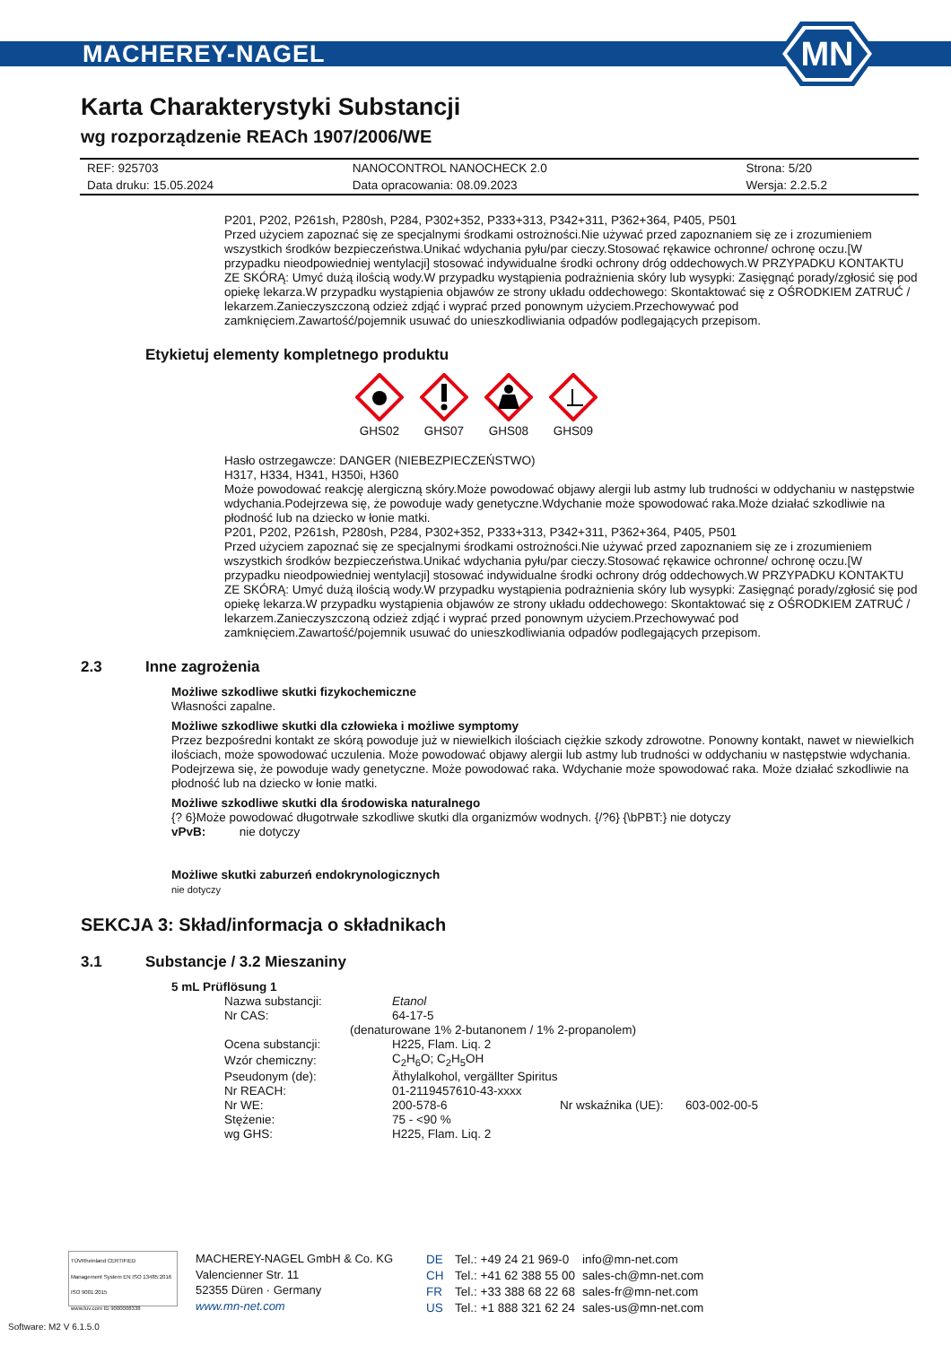MACHEREY-NAGEL
MN
Karta Charakterystyki Substancji
wg rozporządzenie REACh 1907/2006/WE
| REF: 925703 | NANOCONTROL NANOCHECK 2.0 | Strona: 5/20 |
| Data druku: 15.05.2024 | Data opracowania: 08.09.2023 | Wersja: 2.2.5.2 |
P201, P202, P261sh, P280sh, P284, P302+352, P333+313, P342+311, P362+364, P405, P501
Przed użyciem zapoznać się ze specjalnymi środkami ostrożności.Nie używać przed zapoznaniem się ze i zrozumieniem wszystkich środków bezpieczeństwa.Unikać wdychania pyłu/par cieczy.Stosować rękawice ochronne/ ochronę oczu.[W przypadku nieodpowiedniej wentylacji] stosować indywidualne środki ochrony dróg oddechowych.W PRZYPADKU KONTAKTU ZE SKÓRĄ: Umyć dużą ilością wody.W przypadku wystąpienia podrażnienia skóry lub wysypki: Zasięgnąć porady/zgłosić się pod opiekę lekarza.W przypadku wystąpienia objawów ze strony układu oddechowego: Skontaktować się z OŚRODKIEM ZATRUĆ / lekarzem.Zanieczyszczoną odzież zdjąć i wyprać przed ponownym użyciem.Przechowywać pod zamknięciem.Zawartość/pojemnik usuwać do unieszkodliwiania odpadów podlegających przepisom.
Etykietuj elementy kompletnego produktu
GHS02
GHS07
GHS08
GHS09
Hasło ostrzegawcze: DANGER (NIEBEZPIECZEŃSTWO)
H317, H334, H341, H350i, H360
Może powodować reakcję alergiczną skóry.Może powodować objawy alergii lub astmy lub trudności w oddychaniu w następstwie wdychania.Podejrzewa się, że powoduje wady genetyczne.Wdychanie może spowodować raka.Może działać szkodliwie na płodność lub na dziecko w łonie matki.
P201, P202, P261sh, P280sh, P284, P302+352, P333+313, P342+311, P362+364, P405, P501
Przed użyciem zapoznać się ze specjalnymi środkami ostrożności.Nie używać przed zapoznaniem się ze i zrozumieniem wszystkich środków bezpieczeństwa.Unikać wdychania pyłu/par cieczy.Stosować rękawice ochronne/ ochronę oczu.[W przypadku nieodpowiedniej wentylacji] stosować indywidualne środki ochrony dróg oddechowych.W PRZYPADKU KONTAKTU ZE SKÓRĄ: Umyć dużą ilością wody.W przypadku wystąpienia podrażnienia skóry lub wysypki: Zasięgnąć porady/zgłosić się pod opiekę lekarza.W przypadku wystąpienia objawów ze strony układu oddechowego: Skontaktować się z OŚRODKIEM ZATRUĆ / lekarzem.Zanieczyszczoną odzież zdjąć i wyprać przed ponownym użyciem.Przechowywać pod zamknięciem.Zawartość/pojemnik usuwać do unieszkodliwiania odpadów podlegających przepisom.
2.3 Inne zagrożenia
Możliwe szkodliwe skutki fizykochemiczne
Własności zapalne.
Możliwe szkodliwe skutki dla człowieka i możliwe symptomy
Przez bezpośredni kontakt ze skórą powoduje już w niewielkich ilościach ciężkie szkody zdrowotne. Ponowny kontakt, nawet w niewielkich ilościach, może spowodować uczulenia. Może powodować objawy alergii lub astmy lub trudności w oddychaniu w następstwie wdychania. Podejrzewa się, że powoduje wady genetyczne. Może powodować raka. Wdychanie może spowodować raka. Może działać szkodliwie na płodność lub na dziecko w łonie matki.
Możliwe szkodliwe skutki dla środowiska naturalnego
{? 6}Może powodować długotrwałe szkodliwe skutki dla organizmów wodnych. {/?6} {\bPBT:} nie dotyczy
vPvB: nie dotyczy
Możliwe skutki zaburzeń endokrynologicznych
nie dotyczy
SEKCJA 3: Skład/informacja o składnikach
3.1 Substancje / 3.2 Mieszaniny
5 mL Prüflösung 1
| Nazwa substancji: | Etanol | | |
| Nr CAS: | 64-17-5 | | |
| (denaturowane 1% 2-butanonem / 1% 2-propanolem) | | | |
| Ocena substancji: | H225, Flam. Liq. 2 | | |
| Wzór chemiczny: | C<sub>2</sub>H<sub>6</sub>O; C<sub>2</sub>H<sub>5</sub>OH | | |
| Pseudonym (de): | Äthylalkohol, vergällter Spiritus | | |
| Nr REACH: | 01-2119457610-43-xxxx | | |
| Nr WE: | 200-578-6 | Nr wskaźnika (UE): | 603-002-00-5 |
| Stężenie: | 75 - <90 % | | |
| wg GHS: | H225, Flam. Liq. 2 | | |
TÜVRheinland CERTIFIED
Management System EN ISO 13485:2016 ISO 9001:2015
www.tuv.com ID 9000008338
MACHEREY-NAGEL GmbH & Co. KG
Valencienner Str. 11
52355 Düren · Germany
www.mn-net.com
| DE | Tel.: +49 24 21 969-0 | info@mn-net.com |
| CH | Tel.: +41 62 388 55 00 | sales-ch@mn-net.com |
| FR | Tel.: +33 388 68 22 68 | sales-fr@mn-net.com |
| US | Tel.: +1 888 321 62 24 | sales-us@mn-net.com |
Software: M2 V 6.1.5.0